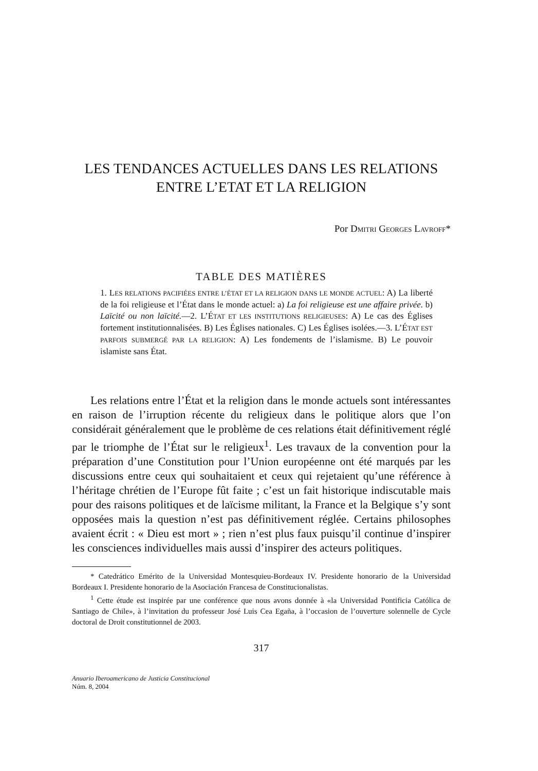LES TENDANCES ACTUELLES DANS LES RELATIONS
ENTRE L’ETAT ET LA RELIGION
Por DMITRI GEORGES LAVROFF*
TABLE DES MATIÈRES
1. LES RELATIONS PACIFIÉES ENTRE L’ÉTAT ET LA RELIGION DANS LE MONDE ACTUEL: A) La liberté de la foi religieuse et l’État dans le monde actuel: a) La foi religieuse est une affaire privée. b) Laïcité ou non laïcité.—2. L’ÉTAT ET LES INSTITUTIONS RELIGIEUSES: A) Le cas des Églises fortement institutionnalisées. B) Les Églises nationales. C) Les Églises isolées.—3. L’ÉTAT EST PARFOIS SUBMERGÉ PAR LA RELIGION: A) Les fondements de l’islamisme. B) Le pouvoir islamiste sans État.
Les relations entre l’État et la religion dans le monde actuels sont intéressantes en raison de l’irruption récente du religieux dans le politique alors que l’on considérait généralement que le problème de ces relations était définitivement réglé par le triomphe de l’État sur le religieux<sup>1</sup>. Les travaux de la convention pour la préparation d’une Constitution pour l’Union européenne ont été marqués par les discussions entre ceux qui souhaitaient et ceux qui rejetaient qu’une référence à l’héritage chrétien de l’Europe fût faite ; c’est un fait historique indiscutable mais pour des raisons politiques et de laïcisme militant, la France et la Belgique s’y sont opposées mais la question n’est pas définitivement réglée. Certains philosophes avaient écrit : « Dieu est mort » ; rien n’est plus faux puisqu’il continue d’inspirer les consciences individuelles mais aussi d’inspirer des acteurs politiques.
* Catedrático Emérito de la Universidad Montesquieu-Bordeaux IV. Presidente honorario de la Universidad Bordeaux I. Presidente honorario de la Asociación Francesa de Constitucionalistas.
<sup>1</sup> Cette étude est inspirée par une conférence que nous avons donnée à «la Universidad Pontificia Católica de Santiago de Chile», à l’invitation du professeur José Luis Cea Egaña, à l’occasion de l’ouverture solennelle de Cycle doctoral de Droit constitutionnel de 2003.
317
Anuario Iberoamericano de Justicia Constitucional
Núm. 8, 2004